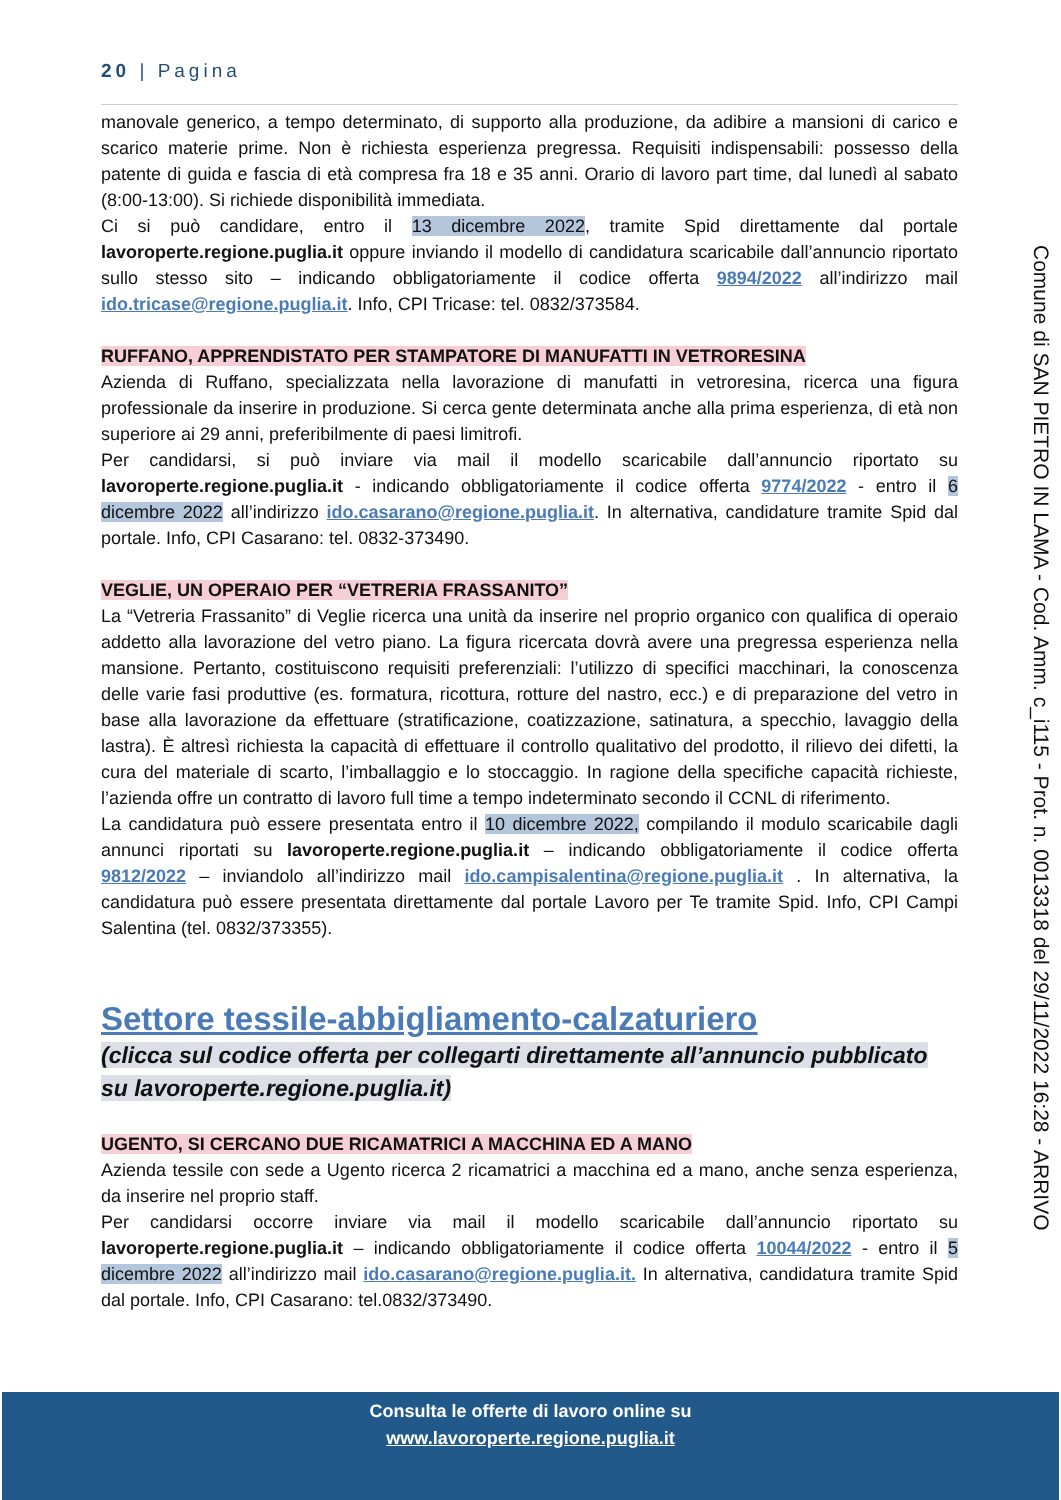20 | Pagina
manovale generico, a tempo determinato, di supporto alla produzione, da adibire a mansioni di carico e scarico materie prime. Non è richiesta esperienza pregressa. Requisiti indispensabili: possesso della patente di guida e fascia di età compresa fra 18 e 35 anni. Orario di lavoro part time, dal lunedì al sabato (8:00-13:00). Si richiede disponibilità immediata.
Ci si può candidare, entro il 13 dicembre 2022, tramite Spid direttamente dal portale lavoroperte.regione.puglia.it oppure inviando il modello di candidatura scaricabile dall’annuncio riportato sullo stesso sito – indicando obbligatoriamente il codice offerta 9894/2022 all’indirizzo mail ido.tricase@regione.puglia.it. Info, CPI Tricase: tel. 0832/373584.
RUFFANO, APPRENDISTATO PER STAMPATORE DI MANUFATTI IN VETRORESINA
Azienda di Ruffano, specializzata nella lavorazione di manufatti in vetroresina, ricerca una figura professionale da inserire in produzione. Si cerca gente determinata anche alla prima esperienza, di età non superiore ai 29 anni, preferibilmente di paesi limitrofi.
Per candidarsi, si può inviare via mail il modello scaricabile dall’annuncio riportato su lavoroperte.regione.puglia.it - indicando obbligatoriamente il codice offerta 9774/2022 - entro il 6 dicembre 2022 all’indirizzo ido.casarano@regione.puglia.it. In alternativa, candidature tramite Spid dal portale. Info, CPI Casarano: tel. 0832-373490.
VEGLIE, UN OPERAIO PER “VETRERIA FRASSANITO”
La “Vetreria Frassanito” di Veglie ricerca una unità da inserire nel proprio organico con qualifica di operaio addetto alla lavorazione del vetro piano. La figura ricercata dovrà avere una pregressa esperienza nella mansione. Pertanto, costituiscono requisiti preferenziali: l’utilizzo di specifici macchinari, la conoscenza delle varie fasi produttive (es. formatura, ricottura, rotture del nastro, ecc.) e di preparazione del vetro in base alla lavorazione da effettuare (stratificazione, coatizzazione, satinatura, a specchio, lavaggio della lastra). È altresì richiesta la capacità di effettuare il controllo qualitativo del prodotto, il rilievo dei difetti, la cura del materiale di scarto, l’imballaggio e lo stoccaggio. In ragione della specifiche capacità richieste, l’azienda offre un contratto di lavoro full time a tempo indeterminato secondo il CCNL di riferimento.
La candidatura può essere presentata entro il 10 dicembre 2022, compilando il modulo scaricabile dagli annunci riportati su lavoroperte.regione.puglia.it – indicando obbligatoriamente il codice offerta 9812/2022 – inviandolo all’indirizzo mail ido.campisalentina@regione.puglia.it . In alternativa, la candidatura può essere presentata direttamente dal portale Lavoro per Te tramite Spid. Info, CPI Campi Salentina (tel. 0832/373355).
Settore tessile-abbigliamento-calzaturiero
(clicca sul codice offerta per collegarti direttamente all’annuncio pubblicato su lavoroperte.regione.puglia.it)
UGENTO, SI CERCANO DUE RICAMATRICI A MACCHINA ED A MANO
Azienda tessile con sede a Ugento ricerca 2 ricamatrici a macchina ed a mano, anche senza esperienza, da inserire nel proprio staff.
Per candidarsi occorre inviare via mail il modello scaricabile dall’annuncio riportato su lavoroperte.regione.puglia.it – indicando obbligatoriamente il codice offerta 10044/2022 - entro il 5 dicembre 2022 all’indirizzo mail ido.casarano@regione.puglia.it. In alternativa, candidatura tramite Spid dal portale. Info, CPI Casarano: tel.0832/373490.
Comune di SAN PIETRO IN LAMA - Cod. Amm. c_i115 - Prot. n. 0013318 del 29/11/2022 16:28 - ARRIVO
Consulta le offerte di lavoro online su
www.lavoroperte.regione.puglia.it